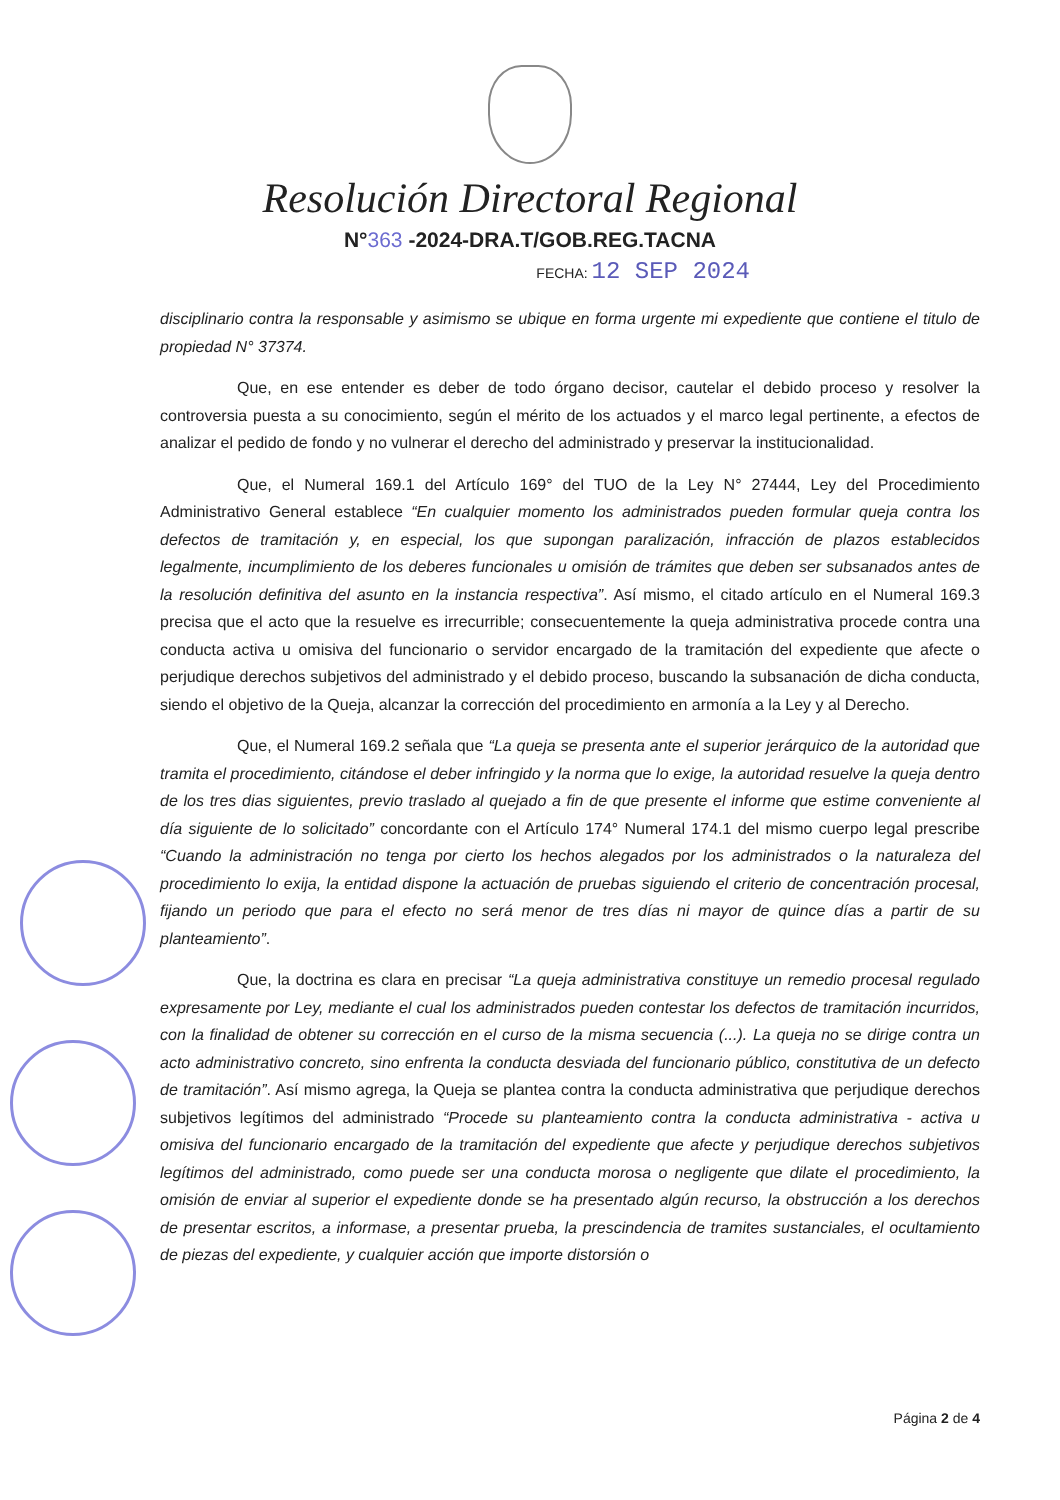Resolución Directoral Regional
N°363 -2024-DRA.T/GOB.REG.TACNA
FECHA: 12 SEP 2024
disciplinario contra la responsable y asimismo se ubique en forma urgente mi expediente que contiene el titulo de propiedad N° 37374.
Que, en ese entender es deber de todo órgano decisor, cautelar el debido proceso y resolver la controversia puesta a su conocimiento, según el mérito de los actuados y el marco legal pertinente, a efectos de analizar el pedido de fondo y no vulnerar el derecho del administrado y preservar la institucionalidad.
Que, el Numeral 169.1 del Artículo 169° del TUO de la Ley N° 27444, Ley del Procedimiento Administrativo General establece “En cualquier momento los administrados pueden formular queja contra los defectos de tramitación y, en especial, los que supongan paralización, infracción de plazos establecidos legalmente, incumplimiento de los deberes funcionales u omisión de trámites que deben ser subsanados antes de la resolución definitiva del asunto en la instancia respectiva”. Así mismo, el citado artículo en el Numeral 169.3 precisa que el acto que la resuelve es irrecurrible; consecuentemente la queja administrativa procede contra una conducta activa u omisiva del funcionario o servidor encargado de la tramitación del expediente que afecte o perjudique derechos subjetivos del administrado y el debido proceso, buscando la subsanación de dicha conducta, siendo el objetivo de la Queja, alcanzar la corrección del procedimiento en armonía a la Ley y al Derecho.
Que, el Numeral 169.2 señala que “La queja se presenta ante el superior jerárquico de la autoridad que tramita el procedimiento, citándose el deber infringido y la norma que lo exige, la autoridad resuelve la queja dentro de los tres dias siguientes, previo traslado al quejado a fin de que presente el informe que estime conveniente al día siguiente de lo solicitado” concordante con el Artículo 174° Numeral 174.1 del mismo cuerpo legal prescribe “Cuando la administración no tenga por cierto los hechos alegados por los administrados o la naturaleza del procedimiento lo exija, la entidad dispone la actuación de pruebas siguiendo el criterio de concentración procesal, fijando un periodo que para el efecto no será menor de tres días ni mayor de quince días a partir de su planteamiento”.
Que, la doctrina es clara en precisar “La queja administrativa constituye un remedio procesal regulado expresamente por Ley, mediante el cual los administrados pueden contestar los defectos de tramitación incurridos, con la finalidad de obtener su corrección en el curso de la misma secuencia (...). La queja no se dirige contra un acto administrativo concreto, sino enfrenta la conducta desviada del funcionario público, constitutiva de un defecto de tramitación”. Así mismo agrega, la Queja se plantea contra la conducta administrativa que perjudique derechos subjetivos legítimos del administrado “Procede su planteamiento contra la conducta administrativa - activa u omisiva del funcionario encargado de la tramitación del expediente que afecte y perjudique derechos subjetivos legítimos del administrado, como puede ser una conducta morosa o negligente que dilate el procedimiento, la omisión de enviar al superior el expediente donde se ha presentado algún recurso, la obstrucción a los derechos de presentar escritos, a informase, a presentar prueba, la prescindencia de tramites sustanciales, el ocultamiento de piezas del expediente, y cualquier acción que importe distorsión o
Página 2 de 4